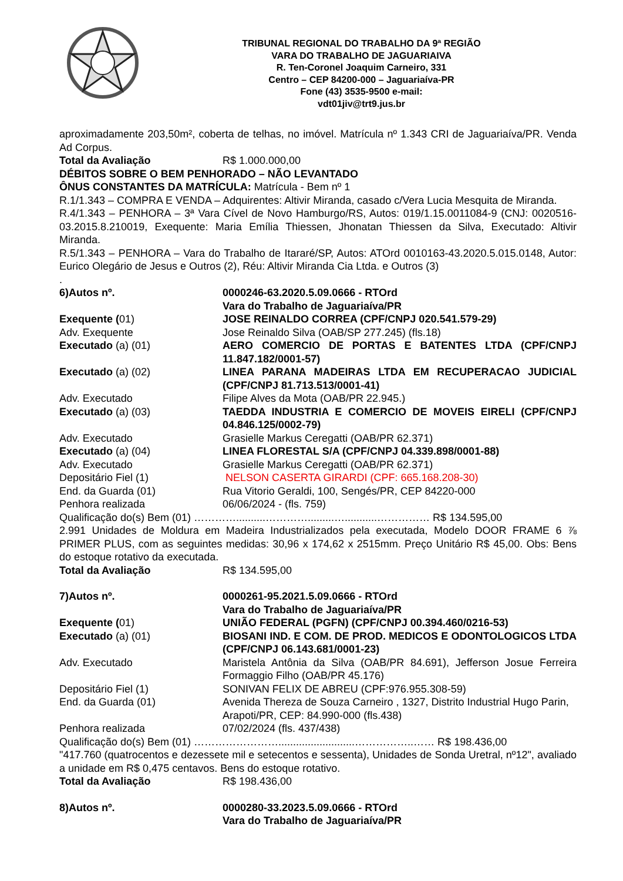TRIBUNAL REGIONAL DO TRABALHO DA 9ª REGIÃO
VARA DO TRABALHO DE JAGUARIAIVA
R. Ten-Coronel Joaquim Carneiro, 331
Centro – CEP 84200-000 – Jaguariaíva-PR
Fone (43) 3535-9500 e-mail:
vdt01jiv@trt9.jus.br
aproximadamente 203,50m², coberta de telhas, no imóvel. Matrícula nº 1.343 CRI de Jaguariaíva/PR. Venda Ad Corpus.
Total da Avaliação R$ 1.000.000,00
DÉBITOS SOBRE O BEM PENHORADO – NÃO LEVANTADO
ÔNUS CONSTANTES DA MATRÍCULA: Matrícula - Bem nº 1
R.1/1.343 – COMPRA E VENDA – Adquirentes: Altivir Miranda, casado c/Vera Lucia Mesquita de Miranda.
R.4/1.343 – PENHORA – 3ª Vara Cível de Novo Hamburgo/RS, Autos: 019/1.15.0011084-9 (CNJ: 0020516-03.2015.8.210019, Exequente: Maria Emília Thiessen, Jhonatan Thiessen da Silva, Executado: Altivir Miranda.
R.5/1.343 – PENHORA – Vara do Trabalho de Itararé/SP, Autos: ATOrd 0010163-43.2020.5.015.0148, Autor: Eurico Olegário de Jesus e Outros (2), Réu: Altivir Miranda Cia Ltda. e Outros (3)
.
6)Autos nº. 0000246-63.2020.5.09.0666 - RTOrd
Vara do Trabalho de Jaguariaíva/PR
Exequente (01) JOSE REINALDO CORREA (CPF/CNPJ 020.541.579-29)
Adv. Exequente Jose Reinaldo Silva (OAB/SP 277.245) (fls.18)
Executado (a) (01) AERO COMERCIO DE PORTAS E BATENTES LTDA (CPF/CNPJ 11.847.182/0001-57)
Executado (a) (02) LINEA PARANA MADEIRAS LTDA EM RECUPERACAO JUDICIAL (CPF/CNPJ 81.713.513/0001-41)
Adv. Executado Filipe Alves da Mota (OAB/PR 22.945.)
Executado (a) (03) TAEDDA INDUSTRIA E COMERCIO DE MOVEIS EIRELI (CPF/CNPJ 04.846.125/0002-79)
Adv. Executado Grasielle Markus Ceregatti (OAB/PR 62.371)
Executado (a) (04) LINEA FLORESTAL S/A (CPF/CNPJ 04.339.898/0001-88)
Adv. Executado Grasielle Markus Ceregatti (OAB/PR 62.371)
Depositário Fiel (1) NELSON CASERTA GIRARDI (CPF: 665.168.208-30)
End. da Guarda (01) Rua Vitorio Geraldi, 100, Sengés/PR, CEP 84220-000
Penhora realizada 06/06/2024 - (fls. 759)
Qualificação do(s) Bem (01) …………..........………….........…...........…………… R$ 134.595,00
2.991 Unidades de Moldura em Madeira Industrializados pela executada, Modelo DOOR FRAME 6 ⅞ PRIMER PLUS, com as seguintes medidas: 30,96 x 174,62 x 2515mm. Preço Unitário R$ 45,00. Obs: Bens do estoque rotativo da executada.
Total da Avaliação R$ 134.595,00
7)Autos nº. 0000261-95.2021.5.09.0666 - RTOrd
Vara do Trabalho de Jaguariaíva/PR
Exequente (01) UNIÃO FEDERAL (PGFN) (CPF/CNPJ 00.394.460/0216-53)
Executado (a) (01) BIOSANI IND. E COM. DE PROD. MEDICOS E ODONTOLOGICOS LTDA (CPF/CNPJ 06.143.681/0001-23)
Adv. Executado Maristela Antônia da Silva (OAB/PR 84.691), Jefferson Josue Ferreira Formaggio Filho (OAB/PR 45.176)
Depositário Fiel (1) SONIVAN FELIX DE ABREU (CPF:976.955.308-59)
End. da Guarda (01) Avenida Thereza de Souza Carneiro , 1327, Distrito Industrial Hugo Parin, Arapoti/PR, CEP: 84.990-000 (fls.438)
Penhora realizada 07/02/2024 (fls. 437/438)
Qualificação do(s) Bem (01) ……………………..........................……………..…… R$ 198.436,00
"417.760 (quatrocentos e dezessete mil e setecentos e sessenta), Unidades de Sonda Uretral, nº12", avaliado a unidade em R$ 0,475 centavos. Bens do estoque rotativo.
Total da Avaliação R$ 198.436,00
8)Autos nº. 0000280-33.2023.5.09.0666 - RTOrd
Vara do Trabalho de Jaguariaíva/PR